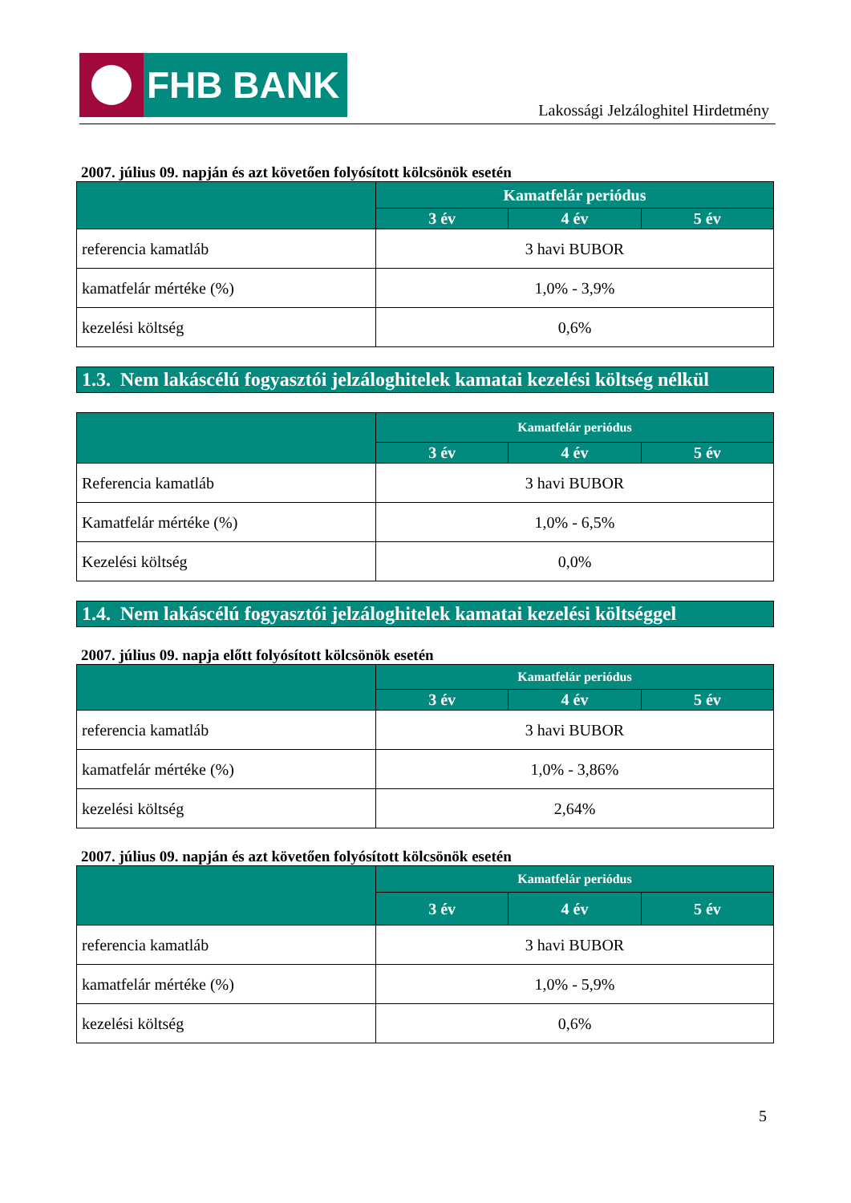FHB BANK
Lakossági Jelzáloghitel Hirdetmény
2007. július 09. napján és azt követően folyósított kölcsönök esetén
| | Kamatfelár periódus | | |
| --- | --- | --- | --- |
| | 3 év | 4 év | 5 év |
| referencia kamatláb | 3 havi BUBOR | | |
| kamatfelár mértéke (%) | 1,0% - 3,9% | | |
| kezelési költség | 0,6% | | |
1.3. Nem lakáscélú fogyasztói jelzáloghitelek kamatai kezelési költség nélkül
| | Kamatfelár periódus | | |
| --- | --- | --- | --- |
| | 3 év | 4 év | 5 év |
| Referencia kamatláb | 3 havi BUBOR | | |
| Kamatfelár mértéke (%) | 1,0% - 6,5% | | |
| Kezelési költség | 0,0% | | |
1.4. Nem lakáscélú fogyasztói jelzáloghitelek kamatai kezelési költséggel
2007. július 09. napja előtt folyósított kölcsönök esetén
| | Kamatfelár periódus | | |
| --- | --- | --- | --- |
| | 3 év | 4 év | 5 év |
| referencia kamatláb | 3 havi BUBOR | | |
| kamatfelár mértéke (%) | 1,0% - 3,86% | | |
| kezelési költség | 2,64% | | |
2007. július 09. napján és azt követően folyósított kölcsönök esetén
| | Kamatfelár periódus | | |
| --- | --- | --- | --- |
| | 3 év | 4 év | 5 év |
| referencia kamatláb | 3 havi BUBOR | | |
| kamatfelár mértéke (%) | 1,0% - 5,9% | | |
| kezelési költség | 0,6% | | |
5